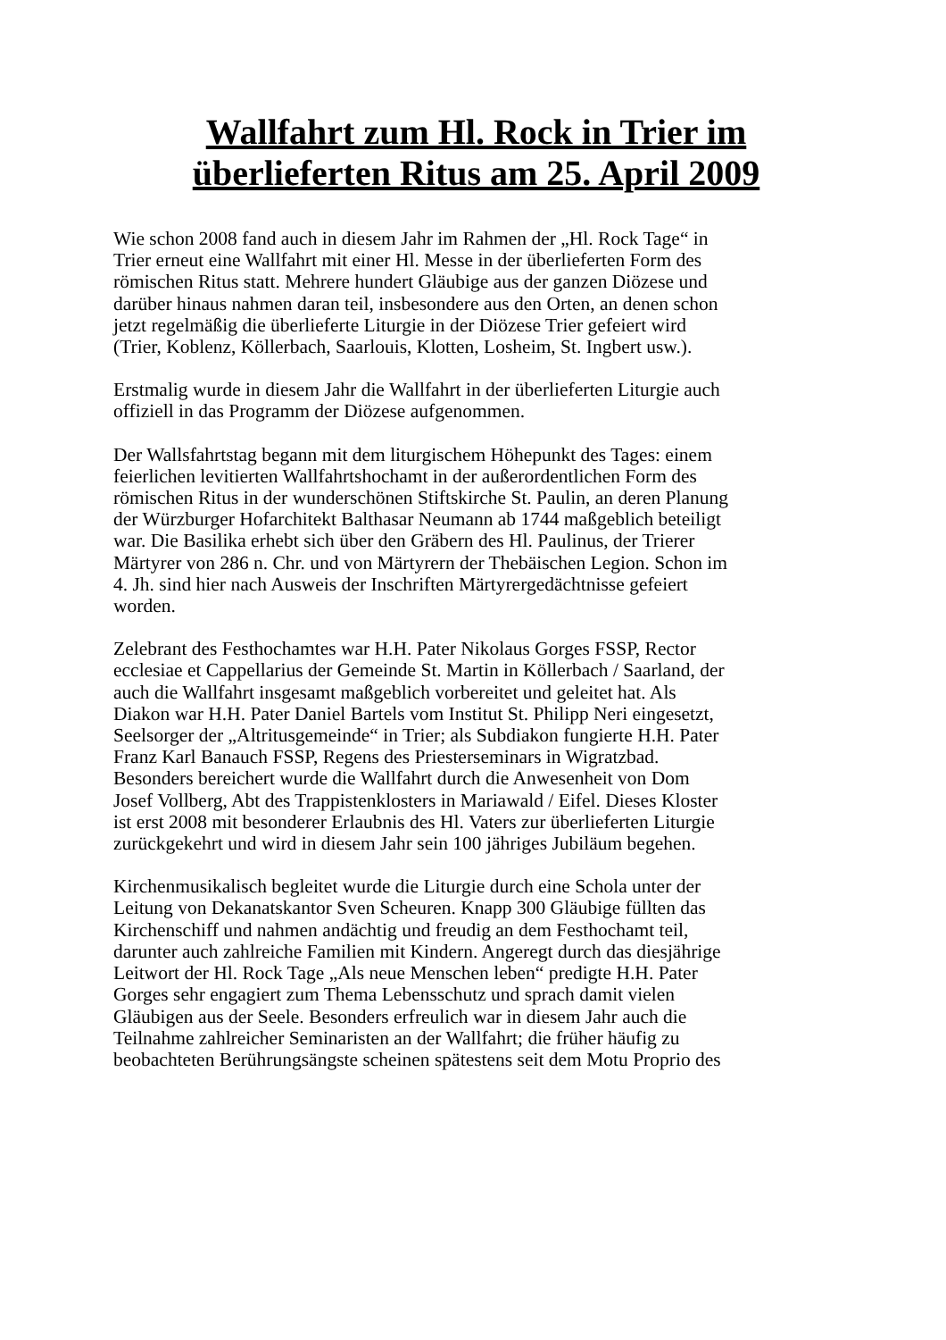Wallfahrt zum Hl. Rock in Trier im
überlieferten Ritus am 25. April 2009
Wie schon 2008 fand auch in diesem Jahr im Rahmen der „Hl. Rock Tage“ in Trier erneut eine Wallfahrt mit einer Hl. Messe in der überlieferten Form des römischen Ritus statt. Mehrere hundert Gläubige aus der ganzen Diözese und darüber hinaus nahmen daran teil, insbesondere aus den Orten, an denen schon jetzt regelmäßig die überlieferte Liturgie in der Diözese Trier gefeiert wird (Trier, Koblenz, Köllerbach, Saarlouis, Klotten, Losheim, St. Ingbert usw.).
Erstmalig wurde in diesem Jahr die Wallfahrt in der überlieferten Liturgie auch offiziell in das Programm der Diözese aufgenommen.
Der Wallsfahrtstag begann mit dem liturgischem Höhepunkt des Tages: einem feierlichen levitierten Wallfahrtshochamt in der außerordentlichen Form des römischen Ritus in der wunderschönen Stiftskirche St. Paulin, an deren Planung der Würzburger Hofarchitekt Balthasar Neumann ab 1744 maßgeblich beteiligt war. Die Basilika erhebt sich über den Gräbern des Hl. Paulinus, der Trierer Märtyrer von 286 n. Chr. und von Märtyrern der Thebäischen Legion. Schon im 4. Jh. sind hier nach Ausweis der Inschriften Märtyrergedächtnisse gefeiert worden.
Zelebrant des Festhochamtes war H.H. Pater Nikolaus Gorges FSSP, Rector ecclesiae et Cappellarius der Gemeinde St. Martin in Köllerbach / Saarland, der auch die Wallfahrt insgesamt maßgeblich vorbereitet und geleitet hat. Als Diakon war H.H. Pater Daniel Bartels vom Institut St. Philipp Neri eingesetzt, Seelsorger der „Altritusgemeinde“ in Trier; als Subdiakon fungierte H.H. Pater Franz Karl Banauch FSSP, Regens des Priesterseminars in Wigratzbad. Besonders bereichert wurde die Wallfahrt durch die Anwesenheit von Dom Josef Vollberg, Abt des Trappistenklosters in Mariawald / Eifel. Dieses Kloster ist erst 2008 mit besonderer Erlaubnis des Hl. Vaters zur überlieferten Liturgie zurückgekehrt und wird in diesem Jahr sein 100 jähriges Jubiläum begehen.
Kirchenmusikalisch begleitet wurde die Liturgie durch eine Schola unter der Leitung von Dekanatskantor Sven Scheuren. Knapp 300 Gläubige füllten das Kirchenschiff und nahmen andächtig und freudig an dem Festhochamt teil, darunter auch zahlreiche Familien mit Kindern. Angeregt durch das diesjährige Leitwort der Hl. Rock Tage „Als neue Menschen leben“ predigte H.H. Pater Gorges sehr engagiert zum Thema Lebensschutz und sprach damit vielen Gläubigen aus der Seele. Besonders erfreulich war in diesem Jahr auch die Teilnahme zahlreicher Seminaristen an der Wallfahrt; die früher häufig zu beobachteten Berührungsängste scheinen spätestens seit dem Motu Proprio des